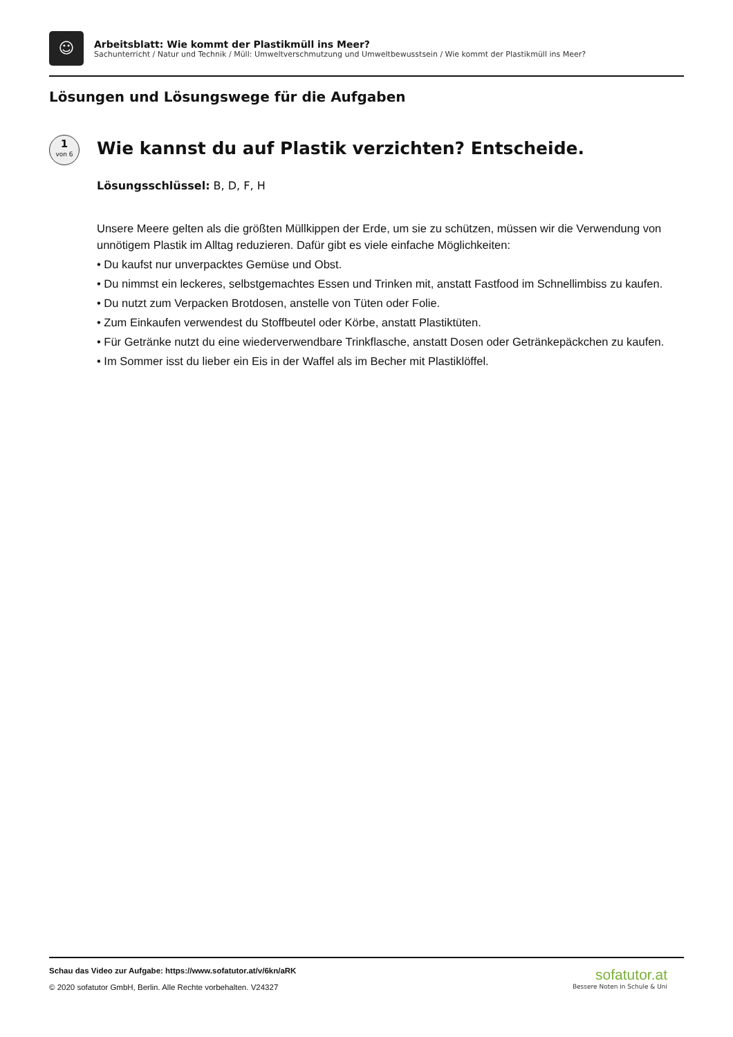☺
Arbeitsblatt: Wie kommt der Plastikmüll ins Meer?
Sachunterricht / Natur und Technik / Müll: Umweltverschmutzung und Umweltbewusstsein / Wie kommt der Plastikmüll ins Meer?
Lösungen und Lösungswege für die Aufgaben
1
von 6
Wie kannst du auf Plastik verzichten? Entscheide.
Lösungsschlüssel: B, D, F, H
Unsere Meere gelten als die größten Müllkippen der Erde, um sie zu schützen, müssen wir die Verwendung von unnötigem Plastik im Alltag reduzieren. Dafür gibt es viele einfache Möglichkeiten:
• Du kaufst nur unverpacktes Gemüse und Obst.
• Du nimmst ein leckeres, selbstgemachtes Essen und Trinken mit, anstatt Fastfood im Schnellimbiss zu kaufen.
• Du nutzt zum Verpacken Brotdosen, anstelle von Tüten oder Folie.
• Zum Einkaufen verwendest du Stoffbeutel oder Körbe, anstatt Plastiktüten.
• Für Getränke nutzt du eine wiederverwendbare Trinkflasche, anstatt Dosen oder Getränkepäckchen zu kaufen.
• Im Sommer isst du lieber ein Eis in der Waffel als im Becher mit Plastiklöffel.
Schau das Video zur Aufgabe: https://www.sofatutor.at/v/6kn/aRK
© 2020 sofatutor GmbH, Berlin. Alle Rechte vorbehalten. V24327
sofatutor.at
Bessere Noten in Schule & Uni